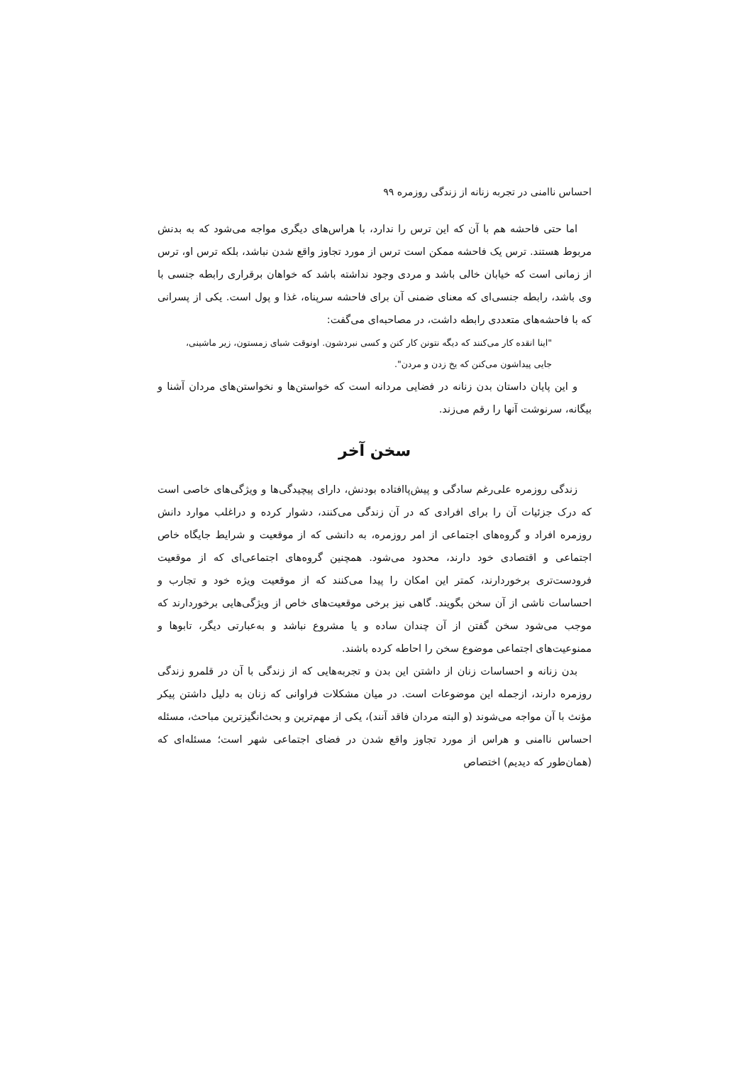احساس ناامنی در تجربه زنانه از زندگی روزمره ۹۹
اما حتی فاحشه هم با آن که این ترس را ندارد، با هراس‌های دیگری مواجه می‌شود که به بدنش مربوط هستند. ترس یک فاحشه ممکن است ترس از مورد تجاوز واقع شدن نباشد، بلکه ترس او، ترس از زمانی است که خیابان خالی باشد و مردی وجود نداشته باشد که خواهان برقراری رابطه جنسی با وی باشد، رابطه جنسی‌ای که معنای ضمنی آن برای فاحشه سرپناه، غذا و پول است. یکی از پسرانی که با فاحشه‌های متعددی رابطه داشت، در مصاحبه‌ای می‌گفت:
"اینا انقده کار می‌کنند که دیگه نتونن کار کنن و کسی نبردشون. اونوقت شبای زمستون، زیر ماشینی، جایی پیداشون می‌کنن که یخ زدن و مردن".
و این پایان داستان بدن زنانه در فضایی مردانه است که خواستن‌ها و نخواستن‌های مردان آشنا و بیگانه، سرنوشت آنها را رقم می‌زند.
سخن آخر
زندگی روزمره علی‌رغم سادگی و پیش‌پاافتاده بودنش، دارای پیچیدگی‌ها و ویژگی‌های خاصی است که درک جزئیات آن را برای افرادی که در آن زندگی می‌کنند، دشوار کرده و دراغلب موارد دانش روزمره افراد و گروه‌های اجتماعی از امر روزمره، به دانشی که از موقعیت و شرایط جایگاه خاص اجتماعی و اقتصادی خود دارند، محدود می‌شود. همچنین گروه‌های اجتماعی‌ای که از موقعیت فرودست‌تری برخوردارند، کمتر این امکان را پیدا می‌کنند که از موقعیت ویژه خود و تجارب و احساسات ناشی از آن سخن بگویند. گاهی نیز برخی موقعیت‌های خاص از ویژگی‌هایی برخوردارند که موجب می‌شود سخن گفتن از آن چندان ساده و یا مشروع نباشد و به‌عبارتی دیگر، تابوها و ممنوعیت‌های اجتماعی موضوع سخن را احاطه کرده باشند.
بدن زنانه و احساسات زنان از داشتن این بدن و تجربه‌هایی که از زندگی با آن در قلمرو زندگی روزمره دارند، ازجمله این موضوعات است. در میان مشکلات فراوانی که زنان به دلیل داشتن پیکر مؤنث با آن مواجه می‌شوند (و البته مردان فاقد آنند)، یکی از مهم‌ترین و بحث‌انگیزترین مباحث، مسئله احساس ناامنی و هراس از مورد تجاوز واقع شدن در فضای اجتماعی شهر است؛ مسئله‌ای که (همان‌طور که دیدیم) اختصاص